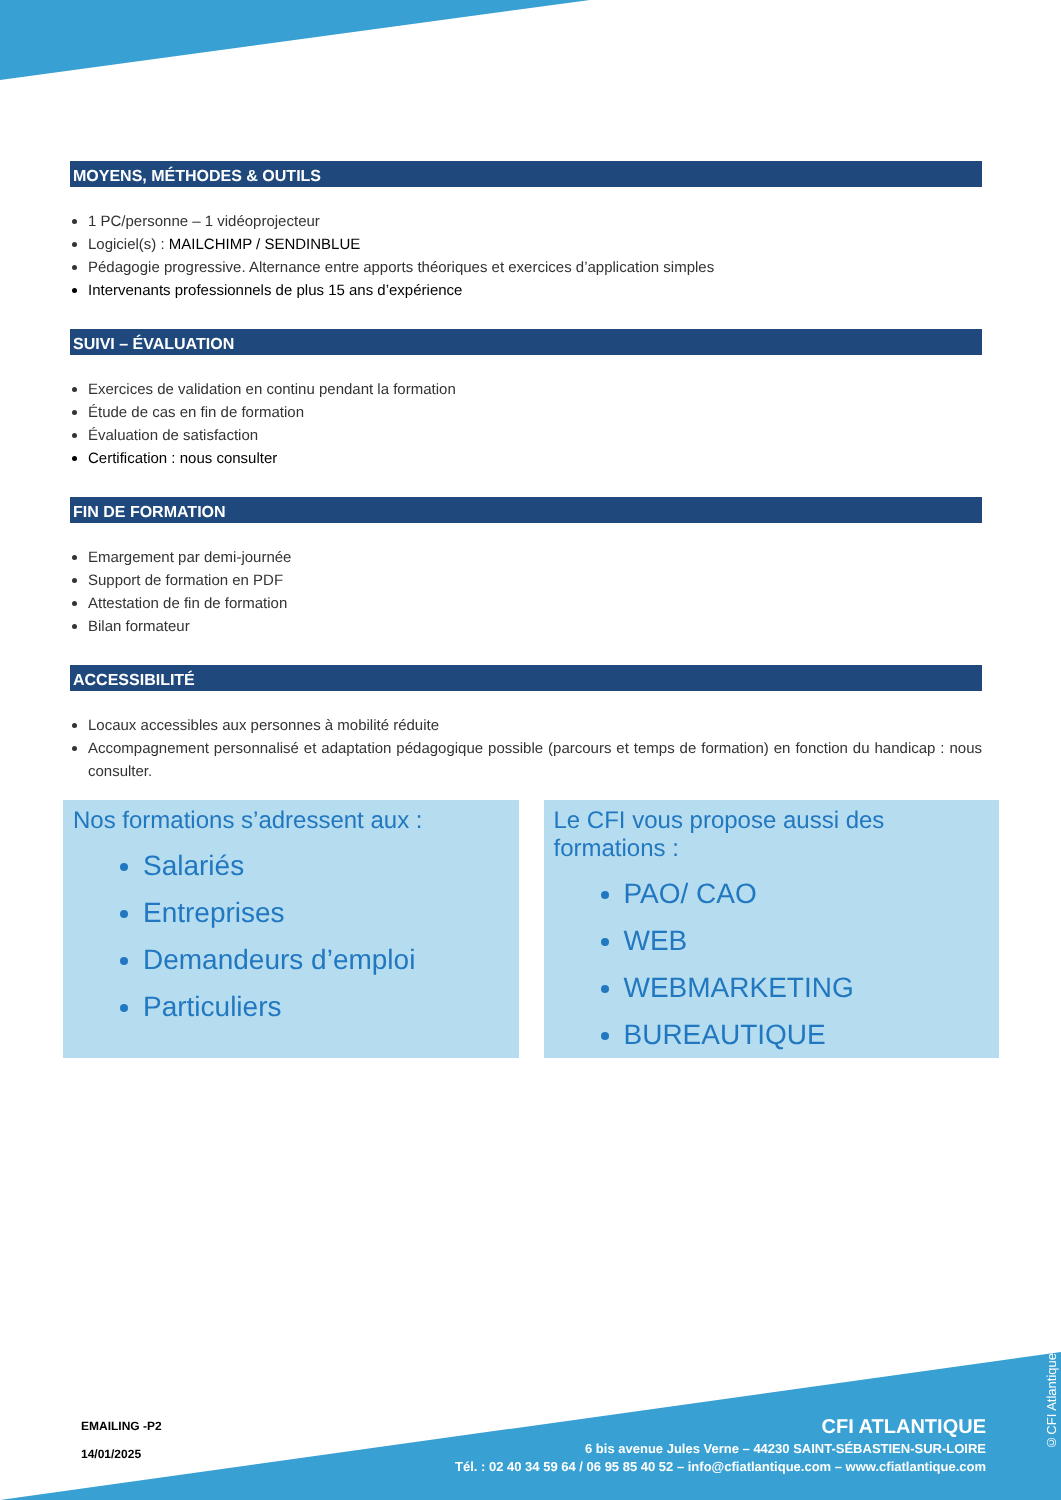MOYENS, MÉTHODES & OUTILS
1 PC/personne – 1 vidéoprojecteur
Logiciel(s) : MAILCHIMP / SENDINBLUE
Pédagogie progressive. Alternance entre apports théoriques et exercices d’application simples
Intervenants professionnels de plus 15 ans d’expérience
SUIVI – ÉVALUATION
Exercices de validation en continu pendant la formation
Étude de cas en fin de formation
Évaluation de satisfaction
Certification : nous consulter
FIN DE FORMATION
Emargement par demi-journée
Support de formation en PDF
Attestation de fin de formation
Bilan formateur
ACCESSIBILITÉ
Locaux accessibles aux personnes à mobilité réduite
Accompagnement personnalisé et adaptation pédagogique possible (parcours et temps de formation) en fonction du handicap : nous consulter.
Nos formations s’adressent aux :
Salariés
Entreprises
Demandeurs d’emploi
Particuliers
Le CFI vous propose aussi des formations :
PAO/ CAO
WEB
WEBMARKETING
BUREAUTIQUE
EMAILING -P2
14/01/2025
CFI ATLANTIQUE
6 bis avenue Jules Verne – 44230 SAINT-SÉBASTIEN-SUR-LOIRE
Tél. : 02 40 34 59 64 / 06 95 85 40 52 – info@cfiatlantique.com – www.cfiatlantique.com
©CFI Atlantique